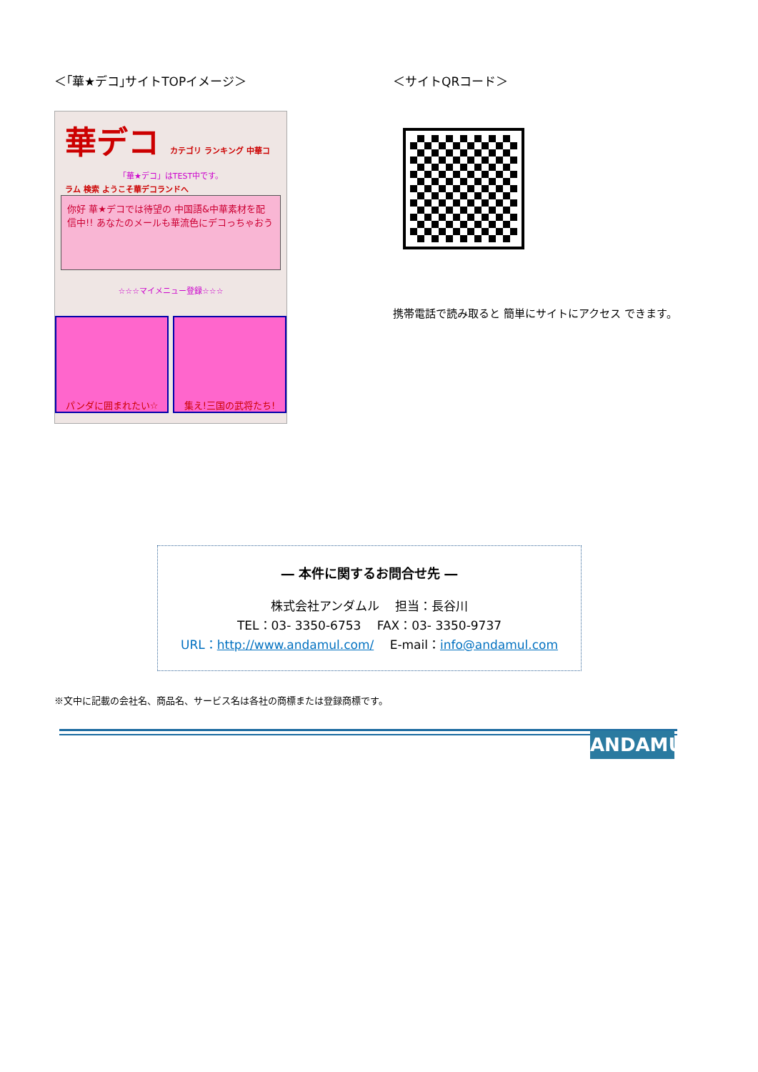＜｢華★デコ｣サイトTOPイメージ＞
華デコ カテゴリ ランキング 中華コラム 検索 ようこそ華デコランドへ
「華★デコ」はTEST中です。
你好 華★デコでは待望の 中国語&中華素材を配信中!! あなたのメールも華流色にデコっちゃおう
☆☆☆マイメニュー登録☆☆☆
パンダに囲まれたい☆ 集え!三国の武将たち!
＜サイトQRコード＞
携帯電話で読み取ると 簡単にサイトにアクセス できます。
― 本件に関するお問合せ先 ―
株式会社アンダムル　 担当：長谷川
TEL：03- 3350-6753　 FAX：03- 3350-9737
URL：http://www.andamul.com/　 E-mail：info@andamul.com
※文中に記載の会社名、商品名、サービス名は各社の商標または登録商標です。
ANDAMUL